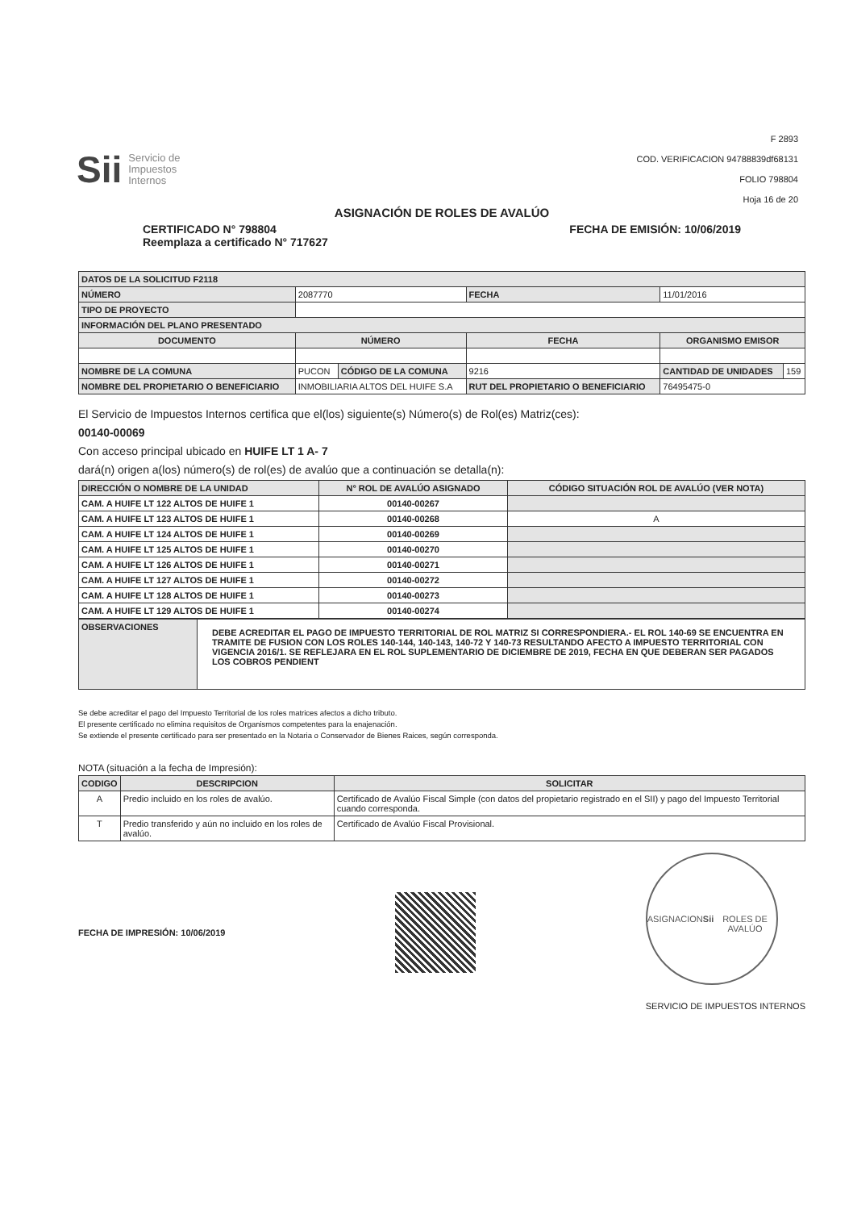Sii Servicio de
Impuestos
Internos
F 2893
COD. VERIFICACION 94788839df68131
FOLIO 798804
Hoja 16 de 20
ASIGNACIÓN DE ROLES DE AVALÚO
CERTIFICADO N° 798804
Reemplaza a certificado N° 717627 FECHA DE EMISIÓN: 10/06/2019
| DATOS DE LA SOLICITUD F2118 | | | | | |
| NÚMERO | 2087770 | | FECHA | 11/01/2016 | |
| TIPO DE PROYECTO | | | | | |
| INFORMACIÓN DEL PLANO PRESENTADO | | | | | |
| DOCUMENTO | NÚMERO | | FECHA | ORGANISMO EMISOR | |
| NOMBRE DE LA COMUNA | PUCON | CÓDIGO DE LA COMUNA | 9216 | CANTIDAD DE UNIDADES | 159 |
| NOMBRE DEL PROPIETARIO O BENEFICIARIO | INMOBILIARIA ALTOS DEL HUIFE S.A | | RUT DEL PROPIETARIO O BENEFICIARIO | 76495475-0 | |
El Servicio de Impuestos Internos certifica que el(los) siguiente(s) Número(s) de Rol(es) Matriz(ces):
00140-00069
Con acceso principal ubicado en HUIFE LT 1 A- 7
dará(n) origen a(los) número(s) de rol(es) de avalúo que a continuación se detalla(n):
| DIRECCIÓN O NOMBRE DE LA UNIDAD | N° ROL DE AVALÚO ASIGNADO | CÓDIGO SITUACIÓN ROL DE AVALÚO (VER NOTA) |
| --- | --- | --- |
| CAM. A HUIFE LT 122 ALTOS DE HUIFE 1 | 00140-00267 | |
| CAM. A HUIFE LT 123 ALTOS DE HUIFE 1 | 00140-00268 | A |
| CAM. A HUIFE LT 124 ALTOS DE HUIFE 1 | 00140-00269 | |
| CAM. A HUIFE LT 125 ALTOS DE HUIFE 1 | 00140-00270 | |
| CAM. A HUIFE LT 126 ALTOS DE HUIFE 1 | 00140-00271 | |
| CAM. A HUIFE LT 127 ALTOS DE HUIFE 1 | 00140-00272 | |
| CAM. A HUIFE LT 128 ALTOS DE HUIFE 1 | 00140-00273 | |
| CAM. A HUIFE LT 129 ALTOS DE HUIFE 1 | 00140-00274 | |
| OBSERVACIONES | DEBE ACREDITAR EL PAGO DE IMPUESTO TERRITORIAL DE ROL MATRIZ SI CORRESPONDIERA.- EL ROL 140-69 SE ENCUENTRA EN TRAMITE DE FUSION CON LOS ROLES 140-144, 140-143, 140-72 Y 140-73 RESULTANDO AFECTO A IMPUESTO TERRITORIAL CON VIGENCIA 2016/1. SE REFLEJARA EN EL ROL SUPLEMENTARIO DE DICIEMBRE DE 2019, FECHA EN QUE DEBERAN SER PAGADOS LOS COBROS PENDIENT |
Se debe acreditar el pago del Impuesto Territorial de los roles matrices afectos a dicho tributo.
El presente certificado no elimina requisitos de Organismos competentes para la enajenación.
Se extiende el presente certificado para ser presentado en la Notaria o Conservador de Bienes Raices, según corresponda.
NOTA (situación a la fecha de Impresión):
| CODIGO | DESCRIPCION | SOLICITAR |
| --- | --- | --- |
| A | Predio incluido en los roles de avalúo. | Certificado de Avalúo Fiscal Simple (con datos del propietario registrado en el SII) y pago del Impuesto Territorial cuando corresponda. |
| T | Predio transferido y aún no incluido en los roles de avalúo. | Certificado de Avalúo Fiscal Provisional. |
FECHA DE IMPRESIÓN: 10/06/2019
ASIGNACION
Sii
ROLES DE AVALÚO
SERVICIO DE IMPUESTOS INTERNOS